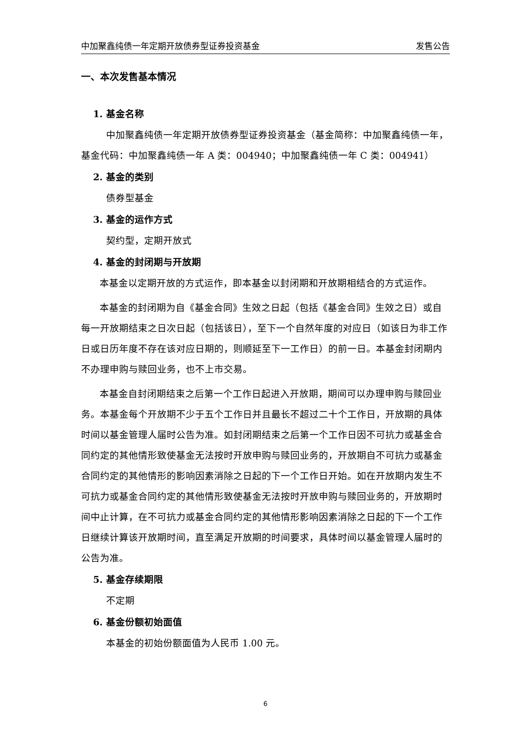中加聚鑫纯债一年定期开放债券型证券投资基金 发售公告
一、本次发售基本情况
1. 基金名称
中加聚鑫纯债一年定期开放债券型证券投资基金（基金简称：中加聚鑫纯债一年，基金代码：中加聚鑫纯债一年 A 类：004940；中加聚鑫纯债一年 C 类：004941）
2. 基金的类别
债券型基金
3. 基金的运作方式
契约型，定期开放式
4. 基金的封闭期与开放期
本基金以定期开放的方式运作，即本基金以封闭期和开放期相结合的方式运作。
本基金的封闭期为自《基金合同》生效之日起（包括《基金合同》生效之日）或自每一开放期结束之日次日起（包括该日），至下一个自然年度的对应日（如该日为非工作日或日历年度不存在该对应日期的，则顺延至下一工作日）的前一日。本基金封闭期内不办理申购与赎回业务，也不上市交易。
本基金自封闭期结束之后第一个工作日起进入开放期，期间可以办理申购与赎回业务。本基金每个开放期不少于五个工作日并且最长不超过二十个工作日，开放期的具体时间以基金管理人届时公告为准。如封闭期结束之后第一个工作日因不可抗力或基金合同约定的其他情形致使基金无法按时开放申购与赎回业务的，开放期自不可抗力或基金合同约定的其他情形的影响因素消除之日起的下一个工作日开始。如在开放期内发生不可抗力或基金合同约定的其他情形致使基金无法按时开放申购与赎回业务的，开放期时间中止计算，在不可抗力或基金合同约定的其他情形影响因素消除之日起的下一个工作日继续计算该开放期时间，直至满足开放期的时间要求，具体时间以基金管理人届时的公告为准。
5. 基金存续期限
不定期
6. 基金份额初始面值
本基金的初始份额面值为人民币 1.00 元。
6